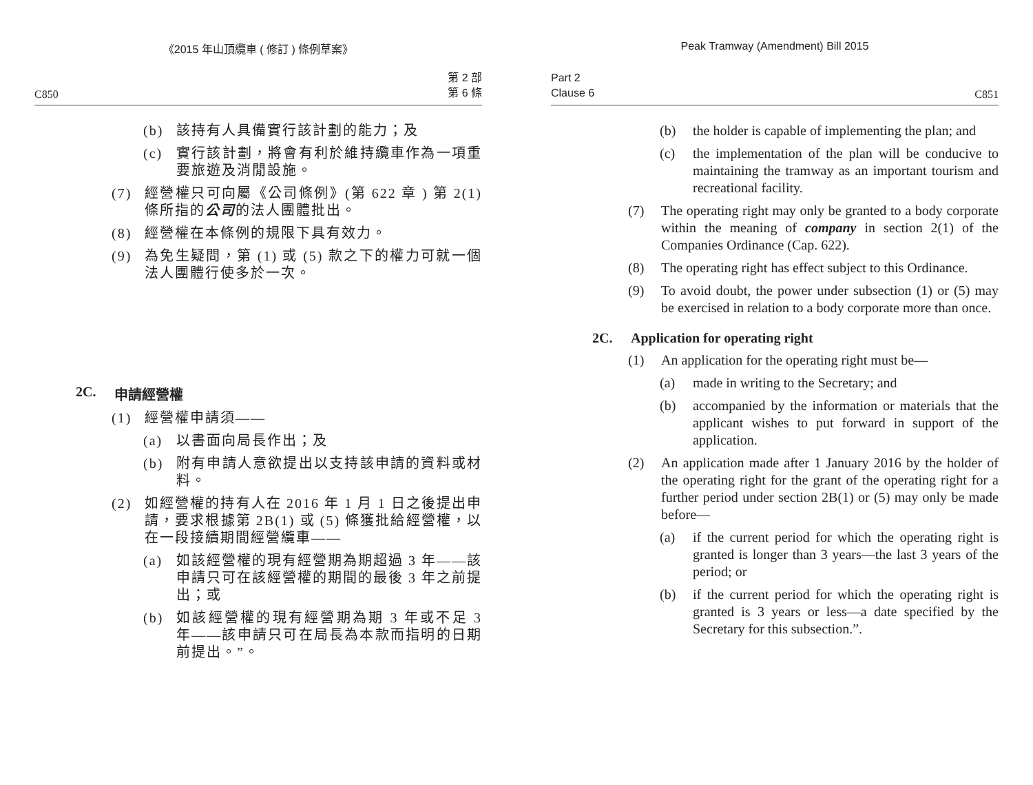《2015 年山頂纜車 ( 修訂 ) 條例草案》
C850 第 2 部
第 6 條
(b) 該持有人具備實行該計劃的能力；及
(c) 實行該計劃，將會有利於維持纜車作為一項重要旅遊及消閒設施。
(7) 經營權只可向屬《公司條例》(第 622 章 ) 第 2(1) 條所指的公司的法人團體批出。
(8) 經營權在本條例的規限下具有效力。
(9) 為免生疑問，第 (1) 或 (5) 款之下的權力可就一個法人團體行使多於一次。
2C. 申請經營權
(1) 經營權申請須——
(a) 以書面向局長作出；及
(b) 附有申請人意欲提出以支持該申請的資料或材料。
(2) 如經營權的持有人在 2016 年 1 月 1 日之後提出申請，要求根據第 2B(1) 或 (5) 條獲批給經營權，以在一段接續期間經營纜車——
(a) 如該經營權的現有經營期為期超過 3 年——該申請只可在該經營權的期間的最後 3 年之前提出；或
(b) 如該經營權的現有經營期為期 3 年或不足 3 年——該申請只可在局長為本款而指明的日期前提出。”。
Peak Tramway (Amendment) Bill 2015
Part 2
Clause 6 C851
(b) the holder is capable of implementing the plan; and
(c) the implementation of the plan will be conducive to maintaining the tramway as an important tourism and recreational facility.
(7) The operating right may only be granted to a body corporate within the meaning of company in section 2(1) of the Companies Ordinance (Cap. 622).
(8) The operating right has effect subject to this Ordinance.
(9) To avoid doubt, the power under subsection (1) or (5) may be exercised in relation to a body corporate more than once.
2C. Application for operating right
(1) An application for the operating right must be—
(a) made in writing to the Secretary; and
(b) accompanied by the information or materials that the applicant wishes to put forward in support of the application.
(2) An application made after 1 January 2016 by the holder of the operating right for the grant of the operating right for a further period under section 2B(1) or (5) may only be made before—
(a) if the current period for which the operating right is granted is longer than 3 years—the last 3 years of the period; or
(b) if the current period for which the operating right is granted is 3 years or less—a date specified by the Secretary for this subsection.”.